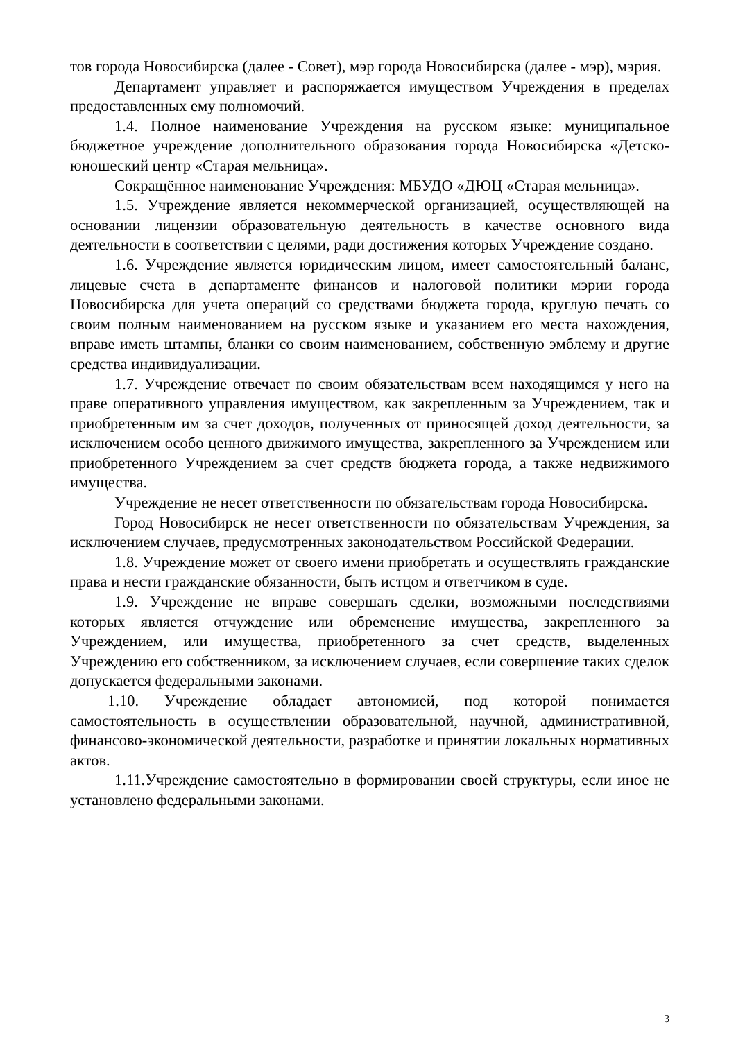тов города Новосибирска (далее - Совет), мэр города Новосибирска (далее - мэр), мэрия.
Департамент управляет и распоряжается имуществом Учреждения в пределах предоставленных ему полномочий.
1.4. Полное наименование Учреждения на русском языке: муниципальное бюджетное учреждение дополнительного образования города Новосибирска «Детско-юношеский центр «Старая мельница».
Сокращённое наименование Учреждения: МБУДО «ДЮЦ «Старая мельница».
1.5. Учреждение является некоммерческой организацией, осуществляющей на основании лицензии образовательную деятельность в качестве основного вида деятельности в соответствии с целями, ради достижения которых Учреждение создано.
1.6. Учреждение является юридическим лицом, имеет самостоятельный баланс, лицевые счета в департаменте финансов и налоговой политики мэрии города Новосибирска для учета операций со средствами бюджета города, круглую печать со своим полным наименованием на русском языке и указанием его места нахождения, вправе иметь штампы, бланки со своим наименованием, собственную эмблему и другие средства индивидуализации.
1.7. Учреждение отвечает по своим обязательствам всем находящимся у него на праве оперативного управления имуществом, как закрепленным за Учреждением, так и приобретенным им за счет доходов, полученных от приносящей доход деятельности, за исключением особо ценного движимого имущества, закрепленного за Учреждением или приобретенного Учреждением за счет средств бюджета города, а также недвижимого имущества.
Учреждение не несет ответственности по обязательствам города Новосибирска.
Город Новосибирск не несет ответственности по обязательствам Учреждения, за исключением случаев, предусмотренных законодательством Российской Федерации.
1.8. Учреждение может от своего имени приобретать и осуществлять гражданские права и нести гражданские обязанности, быть истцом и ответчиком в суде.
1.9. Учреждение не вправе совершать сделки, возможными последствиями которых является отчуждение или обременение имущества, закрепленного за Учреждением, или имущества, приобретенного за счет средств, выделенных Учреждению его собственником, за исключением случаев, если совершение таких сделок допускается федеральными законами.
1.10. Учреждение обладает автономией, под которой понимается самостоятельность в осуществлении образовательной, научной, административной, финансово-экономической деятельности, разработке и принятии локальных нормативных актов.
1.11.Учреждение самостоятельно в формировании своей структуры, если иное не установлено федеральными законами.
3